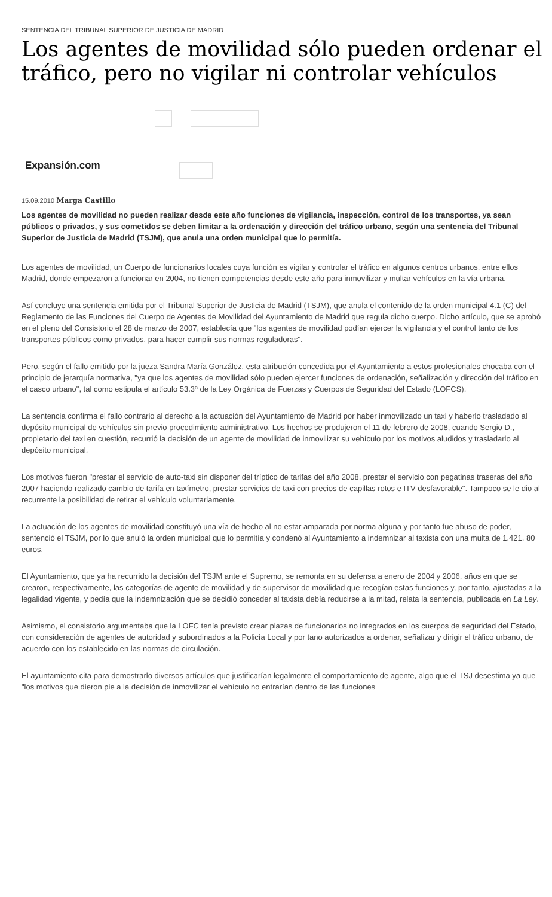SENTENCIA DEL TRIBUNAL SUPERIOR DE JUSTICIA DE MADRID
Los agentes de movilidad sólo pueden ordenar el tráfico, pero no vigilar ni controlar vehículos
Expansión.com
15.09.2010 Marga Castillo
Los agentes de movilidad no pueden realizar desde este año funciones de vigilancia, inspección, control de los transportes, ya sean públicos o privados, y sus cometidos se deben limitar a la ordenación y dirección del tráfico urbano, según una sentencia del Tribunal Superior de Justicia de Madrid (TSJM), que anula una orden municipal que lo permitía.
Los agentes de movilidad, un Cuerpo de funcionarios locales cuya función es vigilar y controlar el tráfico en algunos centros urbanos, entre ellos Madrid, donde empezaron a funcionar en 2004, no tienen competencias desde este año para inmovilizar y multar vehículos en la vía urbana.
Así concluye una sentencia emitida por el Tribunal Superior de Justicia de Madrid (TSJM), que anula el contenido de la orden municipal 4.1 (C) del Reglamento de las Funciones del Cuerpo de Agentes de Movilidad del Ayuntamiento de Madrid que regula dicho cuerpo. Dicho artículo, que se aprobó en el pleno del Consistorio el 28 de marzo de 2007, establecía que "los agentes de movilidad podían ejercer la vigilancia y el control tanto de los transportes públicos como privados, para hacer cumplir sus normas reguladoras".
Pero, según el fallo emitido por la jueza Sandra María González, esta atribución concedida por el Ayuntamiento a estos profesionales chocaba con el principio de jerarquía normativa, "ya que los agentes de movilidad sólo pueden ejercer funciones de ordenación, señalización y dirección del tráfico en el casco urbano", tal como estipula el artículo 53.3º de la Ley Orgánica de Fuerzas y Cuerpos de Seguridad del Estado (LOFCS).
La sentencia confirma el fallo contrario al derecho a la actuación del Ayuntamiento de Madrid por haber inmovilizado un taxi y haberlo trasladado al depósito municipal de vehículos sin previo procedimiento administrativo. Los hechos se produjeron el 11 de febrero de 2008, cuando Sergio D., propietario del taxi en cuestión, recurrió la decisión de un agente de movilidad de inmovilizar su vehículo por los motivos aludidos y trasladarlo al depósito municipal.
Los motivos fueron "prestar el servicio de auto-taxi sin disponer del tríptico de tarifas del año 2008, prestar el servicio con pegatinas traseras del año 2007 haciendo realizado cambio de tarifa en taxímetro, prestar servicios de taxi con precios de capillas rotos e ITV desfavorable". Tampoco se le dio al recurrente la posibilidad de retirar el vehículo voluntariamente.
La actuación de los agentes de movilidad constituyó una vía de hecho al no estar amparada por norma alguna y por tanto fue abuso de poder, sentenció el TSJM, por lo que anuló la orden municipal que lo permitía y condenó al Ayuntamiento a indemnizar al taxista con una multa de 1.421, 80 euros.
El Ayuntamiento, que ya ha recurrido la decisión del TSJM ante el Supremo, se remonta en su defensa a enero de 2004 y 2006, años en que se crearon, respectivamente, las categorías de agente de movilidad y de supervisor de movilidad que recogían estas funciones y, por tanto, ajustadas a la legalidad vigente, y pedía que la indemnización que se decidió conceder al taxista debía reducirse a la mitad, relata la sentencia, publicada en La Ley.
Asimismo, el consistorio argumentaba que la LOFC tenía previsto crear plazas de funcionarios no integrados en los cuerpos de seguridad del Estado, con consideración de agentes de autoridad y subordinados a la Policía Local y por tano autorizados a ordenar, señalizar y dirigir el tráfico urbano, de acuerdo con los establecido en las normas de circulación.
El ayuntamiento cita para demostrarlo diversos artículos que justificarían legalmente el comportamiento de agente, algo que el TSJ desestima ya que "los motivos que dieron pie a la decisión de inmovilizar el vehículo no entrarían dentro de las funciones